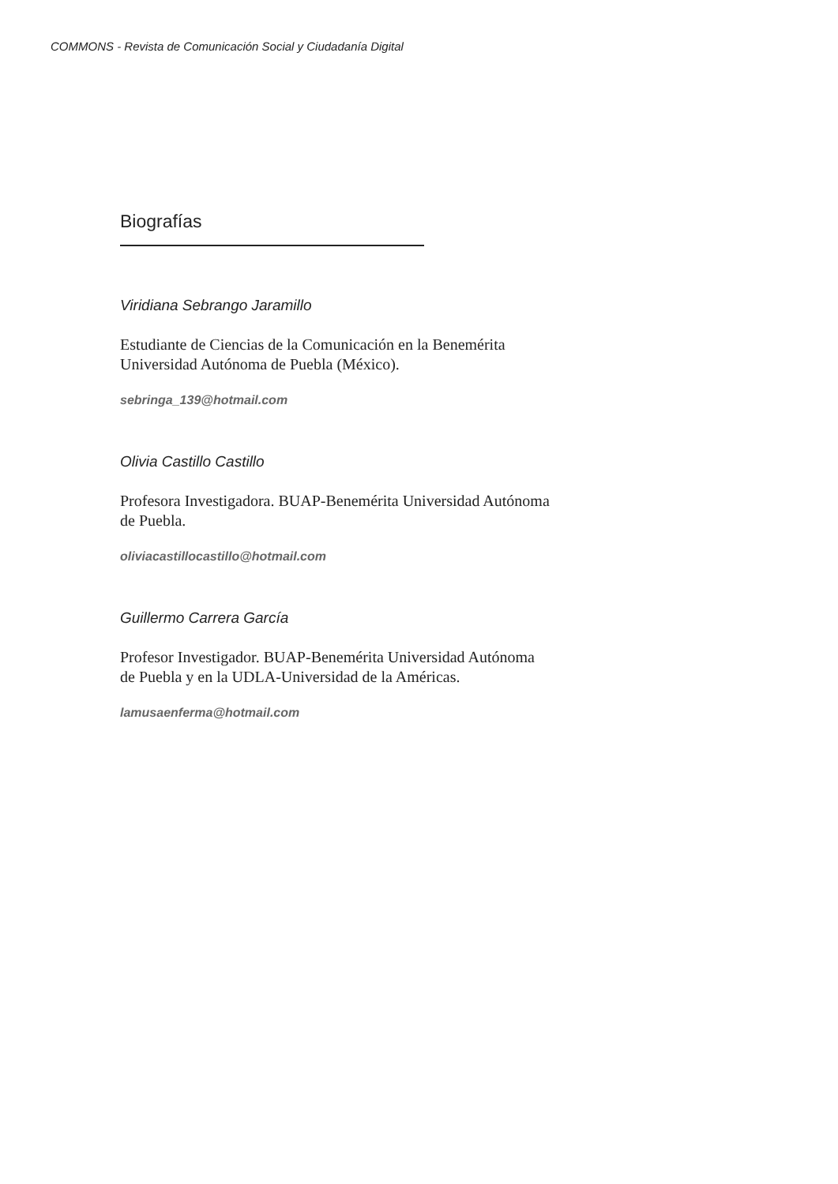COMMONS - Revista de Comunicación Social y Ciudadanía Digital
Biografías
Viridiana Sebrango Jaramillo
Estudiante de Ciencias de la Comunicación en la Benemérita
Universidad Autónoma de Puebla (México).
sebringa_139@hotmail.com
Olivia Castillo Castillo
Profesora Investigadora. BUAP-Benemérita Universidad Autónoma
de Puebla.
oliviacastillocastillo@hotmail.com
Guillermo Carrera García
Profesor Investigador. BUAP-Benemérita Universidad Autónoma
de Puebla y en la UDLA-Universidad de la Américas.
lamusaenferma@hotmail.com